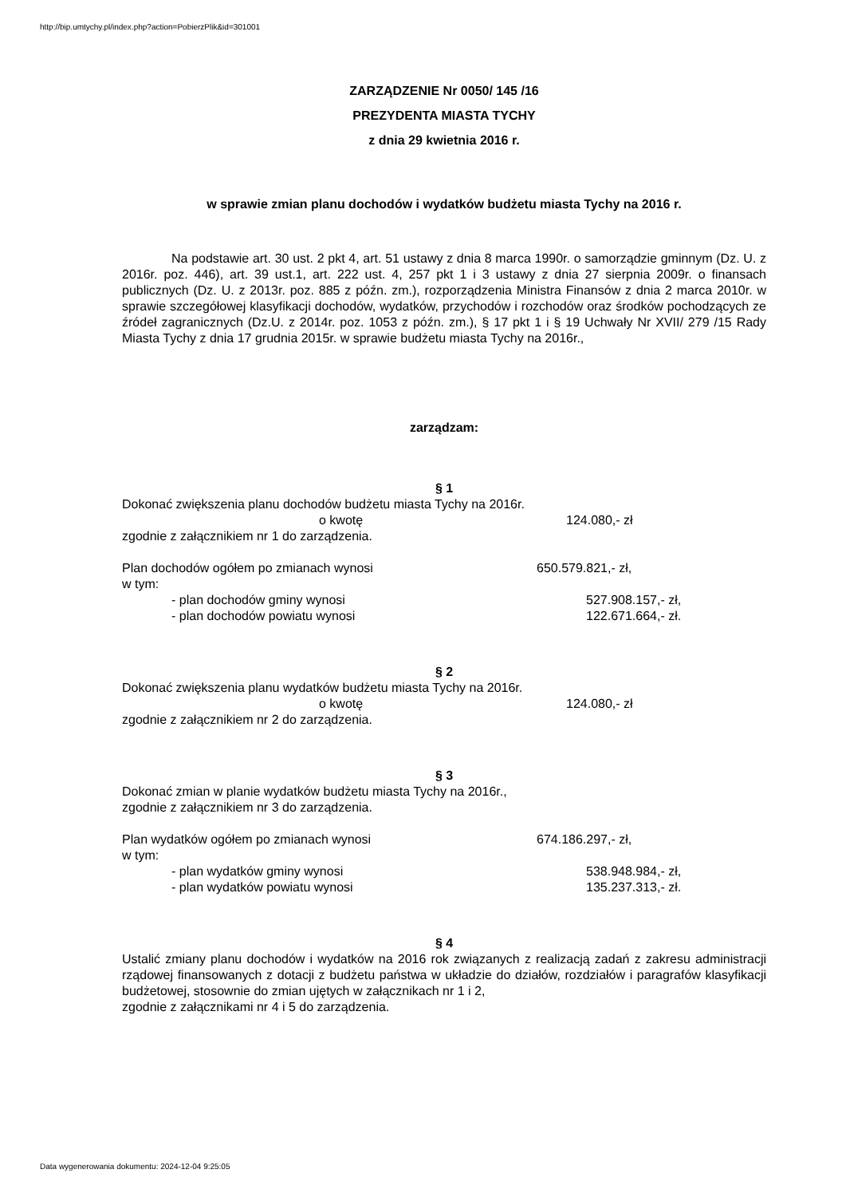http://bip.umtychy.pl/index.php?action=PobierzPlik&id=301001
ZARZĄDZENIE Nr 0050/ 145 /16
PREZYDENTA MIASTA TYCHY
z dnia 29 kwietnia 2016 r.
w sprawie zmian planu dochodów i wydatków budżetu miasta Tychy na 2016 r.
Na podstawie art. 30 ust. 2 pkt 4, art. 51 ustawy z dnia 8 marca 1990r. o samorządzie gminnym (Dz. U. z 2016r. poz. 446), art. 39 ust.1, art. 222 ust. 4, 257 pkt 1 i 3 ustawy z dnia 27 sierpnia 2009r. o finansach publicznych (Dz. U. z 2013r. poz. 885 z późn. zm.), rozporządzenia Ministra Finansów z dnia 2 marca 2010r. w sprawie szczegółowej klasyfikacji dochodów, wydatków, przychodów i rozchodów oraz środków pochodzących ze źródeł zagranicznych (Dz.U. z 2014r. poz. 1053 z późn. zm.), § 17 pkt 1 i § 19 Uchwały Nr XVII/ 279 /15 Rady Miasta Tychy z dnia 17 grudnia 2015r. w sprawie budżetu miasta Tychy na 2016r.,
zarządzam:
§ 1
Dokonać zwiększenia planu dochodów budżetu miasta Tychy na 2016r.
o kwotę 124.080,- zł
zgodnie z załącznikiem nr 1 do zarządzenia.
Plan dochodów ogółem po zmianach wynosi 650.579.821,- zł,
w tym:
- plan dochodów gminy wynosi 527.908.157,- zł,
- plan dochodów powiatu wynosi 122.671.664,- zł.
§ 2
Dokonać zwiększenia planu wydatków budżetu miasta Tychy na 2016r.
o kwotę 124.080,- zł
zgodnie z załącznikiem nr 2 do zarządzenia.
§ 3
Dokonać zmian w planie wydatków budżetu miasta Tychy na 2016r.,
zgodnie z załącznikiem nr 3 do zarządzenia.
Plan wydatków ogółem po zmianach wynosi 674.186.297,- zł,
w tym:
- plan wydatków gminy wynosi 538.948.984,- zł,
- plan wydatków powiatu wynosi 135.237.313,- zł.
§ 4
Ustalić zmiany planu dochodów i wydatków na 2016 rok związanych z realizacją zadań z zakresu administracji rządowej finansowanych z dotacji z budżetu państwa w układzie do działów, rozdziałów i paragrafów klasyfikacji budżetowej, stosownie do zmian ujętych w załącznikach nr 1 i 2,
zgodnie z załącznikami nr 4 i 5 do zarządzenia.
Data wygenerowania dokumentu: 2024-12-04 9:25:05